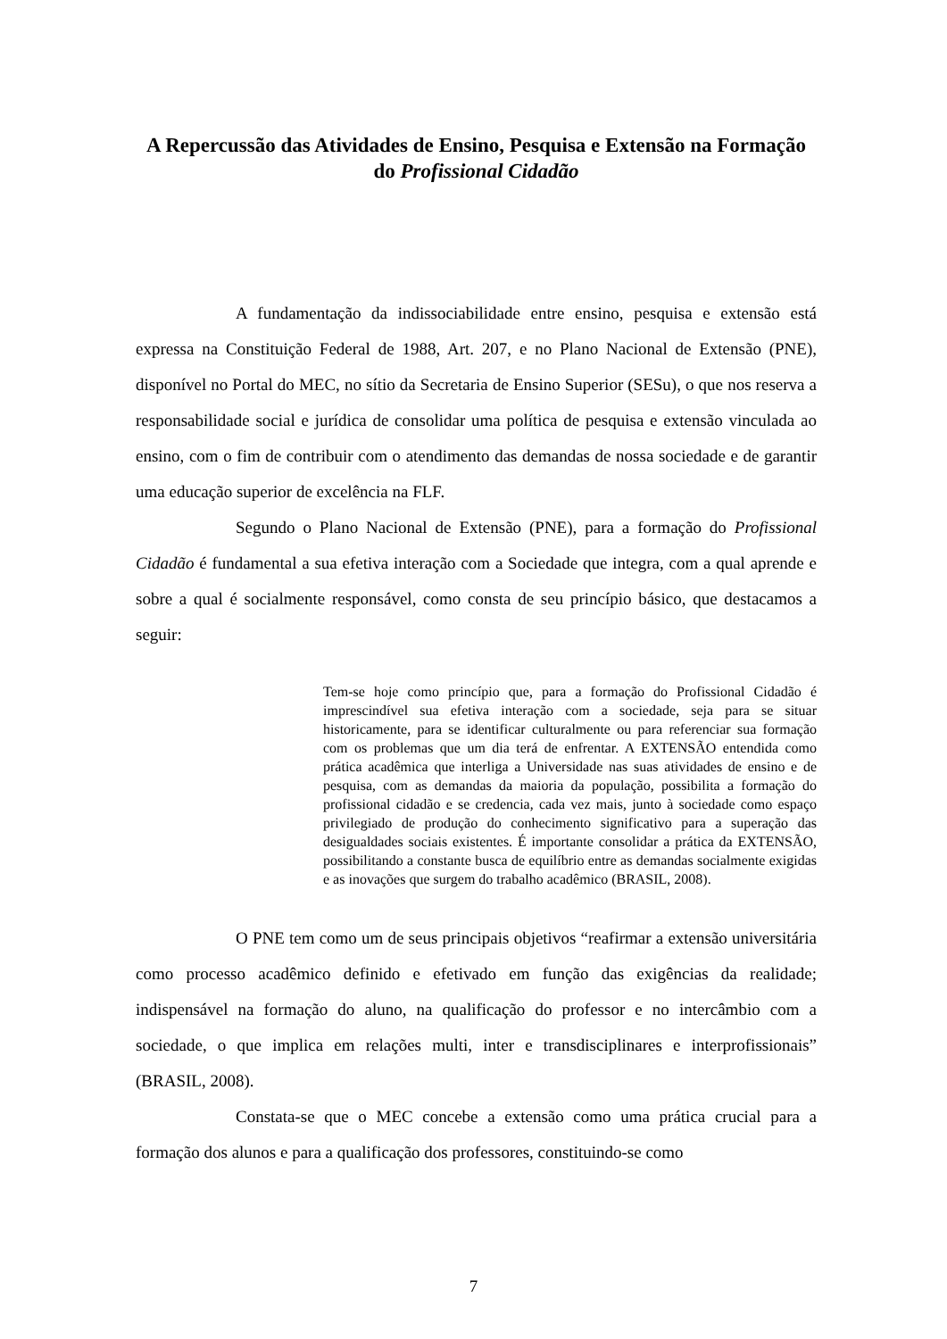A Repercussão das Atividades de Ensino, Pesquisa e Extensão na Formação do Profissional Cidadão
A fundamentação da indissociabilidade entre ensino, pesquisa e extensão está expressa na Constituição Federal de 1988, Art. 207, e no Plano Nacional de Extensão (PNE), disponível no Portal do MEC, no sítio da Secretaria de Ensino Superior (SESu), o que nos reserva a responsabilidade social e jurídica de consolidar uma política de pesquisa e extensão vinculada ao ensino, com o fim de contribuir com o atendimento das demandas de nossa sociedade e de garantir uma educação superior de excelência na FLF.
Segundo o Plano Nacional de Extensão (PNE), para a formação do Profissional Cidadão é fundamental a sua efetiva interação com a Sociedade que integra, com a qual aprende e sobre a qual é socialmente responsável, como consta de seu princípio básico, que destacamos a seguir:
Tem-se hoje como princípio que, para a formação do Profissional Cidadão é imprescindível sua efetiva interação com a sociedade, seja para se situar historicamente, para se identificar culturalmente ou para referenciar sua formação com os problemas que um dia terá de enfrentar. A EXTENSÃO entendida como prática acadêmica que interliga a Universidade nas suas atividades de ensino e de pesquisa, com as demandas da maioria da população, possibilita a formação do profissional cidadão e se credencia, cada vez mais, junto à sociedade como espaço privilegiado de produção do conhecimento significativo para a superação das desigualdades sociais existentes. É importante consolidar a prática da EXTENSÃO, possibilitando a constante busca de equilíbrio entre as demandas socialmente exigidas e as inovações que surgem do trabalho acadêmico (BRASIL, 2008).
O PNE tem como um de seus principais objetivos “reafirmar a extensão universitária como processo acadêmico definido e efetivado em função das exigências da realidade; indispensável na formação do aluno, na qualificação do professor e no intercâmbio com a sociedade, o que implica em relações multi, inter e transdisciplinares e interprofissionais” (BRASIL, 2008).
Constata-se que o MEC concebe a extensão como uma prática crucial para a formação dos alunos e para a qualificação dos professores, constituindo-se como
7